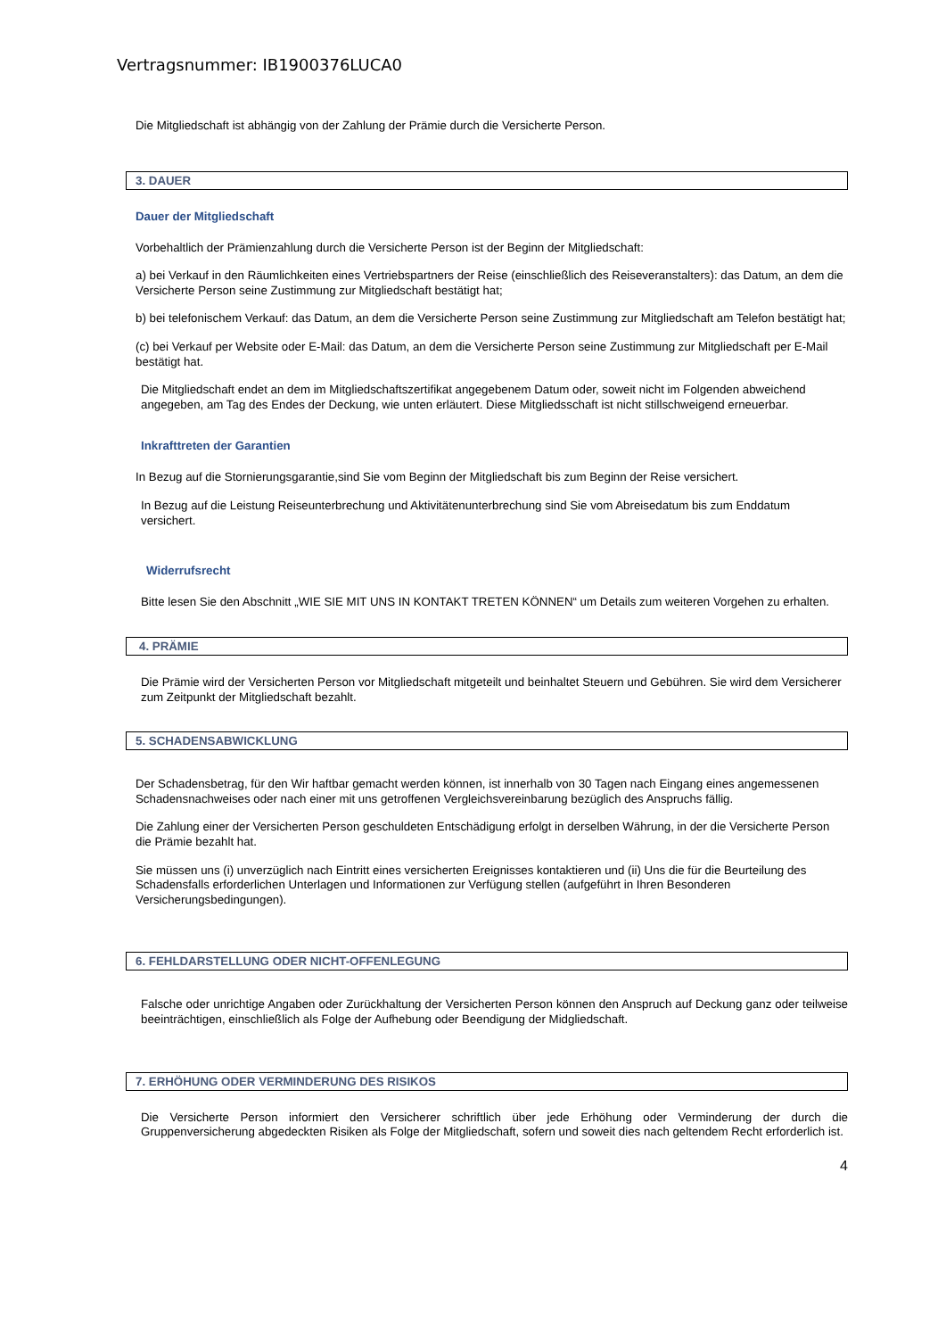Vertragsnummer: IB1900376LUCA0
Die Mitgliedschaft ist abhängig von der Zahlung der Prämie durch die Versicherte Person.
3. DAUER
Dauer der Mitgliedschaft
Vorbehaltlich der Prämienzahlung durch die Versicherte Person ist der Beginn der Mitgliedschaft:
a) bei Verkauf in den Räumlichkeiten eines Vertriebspartners der Reise (einschließlich des Reiseveranstalters): das Datum, an dem die Versicherte Person seine Zustimmung zur Mitgliedschaft bestätigt hat;
b) bei telefonischem Verkauf: das Datum, an dem die Versicherte Person seine Zustimmung zur Mitgliedschaft am Telefon bestätigt hat;
(c) bei Verkauf per Website oder E-Mail: das Datum, an dem die Versicherte Person seine Zustimmung zur Mitgliedschaft per E-Mail bestätigt hat.
Die Mitgliedschaft endet an dem im Mitgliedschaftszertifikat angegebenem Datum oder, soweit nicht im Folgenden abweichend angegeben, am Tag des Endes der Deckung, wie unten erläutert. Diese Mitgliedsschaft ist nicht stillschweigend erneuerbar.
Inkrafttreten der Garantien
In Bezug auf die Stornierungsgarantie,sind Sie vom Beginn der Mitgliedschaft bis zum Beginn der Reise versichert.
In Bezug auf die Leistung Reiseunterbrechung und Aktivitätenunterbrechung sind Sie vom Abreisedatum bis zum Enddatum versichert.
Widerrufsrecht
Bitte lesen Sie den Abschnitt „WIE SIE MIT UNS IN KONTAKT TRETEN KÖNNEN“ um Details zum weiteren Vorgehen zu erhalten.
4. PRÄMIE
Die Prämie wird der Versicherten Person vor Mitgliedschaft mitgeteilt und beinhaltet Steuern und Gebühren. Sie wird dem Versicherer zum Zeitpunkt der Mitgliedschaft bezahlt.
5. SCHADENSABWICKLUNG
Der Schadensbetrag, für den Wir haftbar gemacht werden können, ist innerhalb von 30 Tagen nach Eingang eines angemessenen Schadensnachweises oder nach einer mit uns getroffenen Vergleichsvereinbarung bezüglich des Anspruchs fällig.
Die Zahlung einer der Versicherten Person geschuldeten Entschädigung erfolgt in derselben Währung, in der die Versicherte Person die Prämie bezahlt hat.
Sie müssen uns (i) unverzüglich nach Eintritt eines versicherten Ereignisses kontaktieren und (ii) Uns die für die Beurteilung des Schadensfalls erforderlichen Unterlagen und Informationen zur Verfügung stellen (aufgeführt in Ihren Besonderen Versicherungsbedingungen).
6. FEHLDARSTELLUNG ODER NICHT-OFFENLEGUNG
Falsche oder unrichtige Angaben oder Zurückhaltung der Versicherten Person können den Anspruch auf Deckung ganz oder teilweise beeinträchtigen, einschließlich als Folge der Aufhebung oder Beendigung der Midgliedschaft.
7. ERHÖHUNG ODER VERMINDERUNG DES RISIKOS
Die Versicherte Person informiert den Versicherer schriftlich über jede Erhöhung oder Verminderung der durch die Gruppenversicherung abgedeckten Risiken als Folge der Mitgliedschaft, sofern und soweit dies nach geltendem Recht erforderlich ist.
4